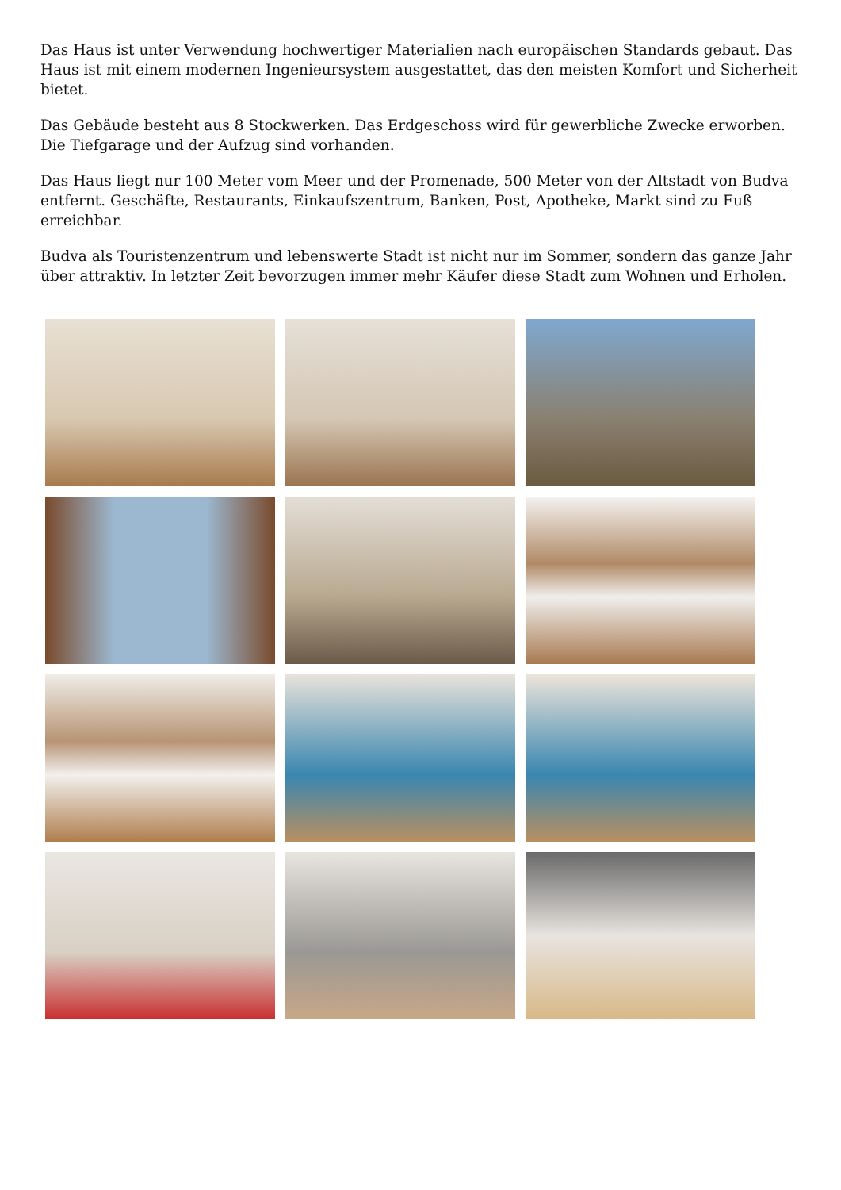Das Haus ist unter Verwendung hochwertiger Materialien nach europäischen Standards gebaut. Das Haus ist mit einem modernen Ingenieursystem ausgestattet, das den meisten Komfort und Sicherheit bietet.
Das Gebäude besteht aus 8 Stockwerken. Das Erdgeschoss wird für gewerbliche Zwecke erworben. Die Tiefgarage und der Aufzug sind vorhanden.
Das Haus liegt nur 100 Meter vom Meer und der Promenade, 500 Meter von der Altstadt von Budva entfernt. Geschäfte, Restaurants, Einkaufszentrum, Banken, Post, Apotheke, Markt sind zu Fuß erreichbar.
Budva als Touristenzentrum und lebenswerte Stadt ist nicht nur im Sommer, sondern das ganze Jahr über attraktiv. In letzter Zeit bevorzugen immer mehr Käufer diese Stadt zum Wohnen und Erholen.